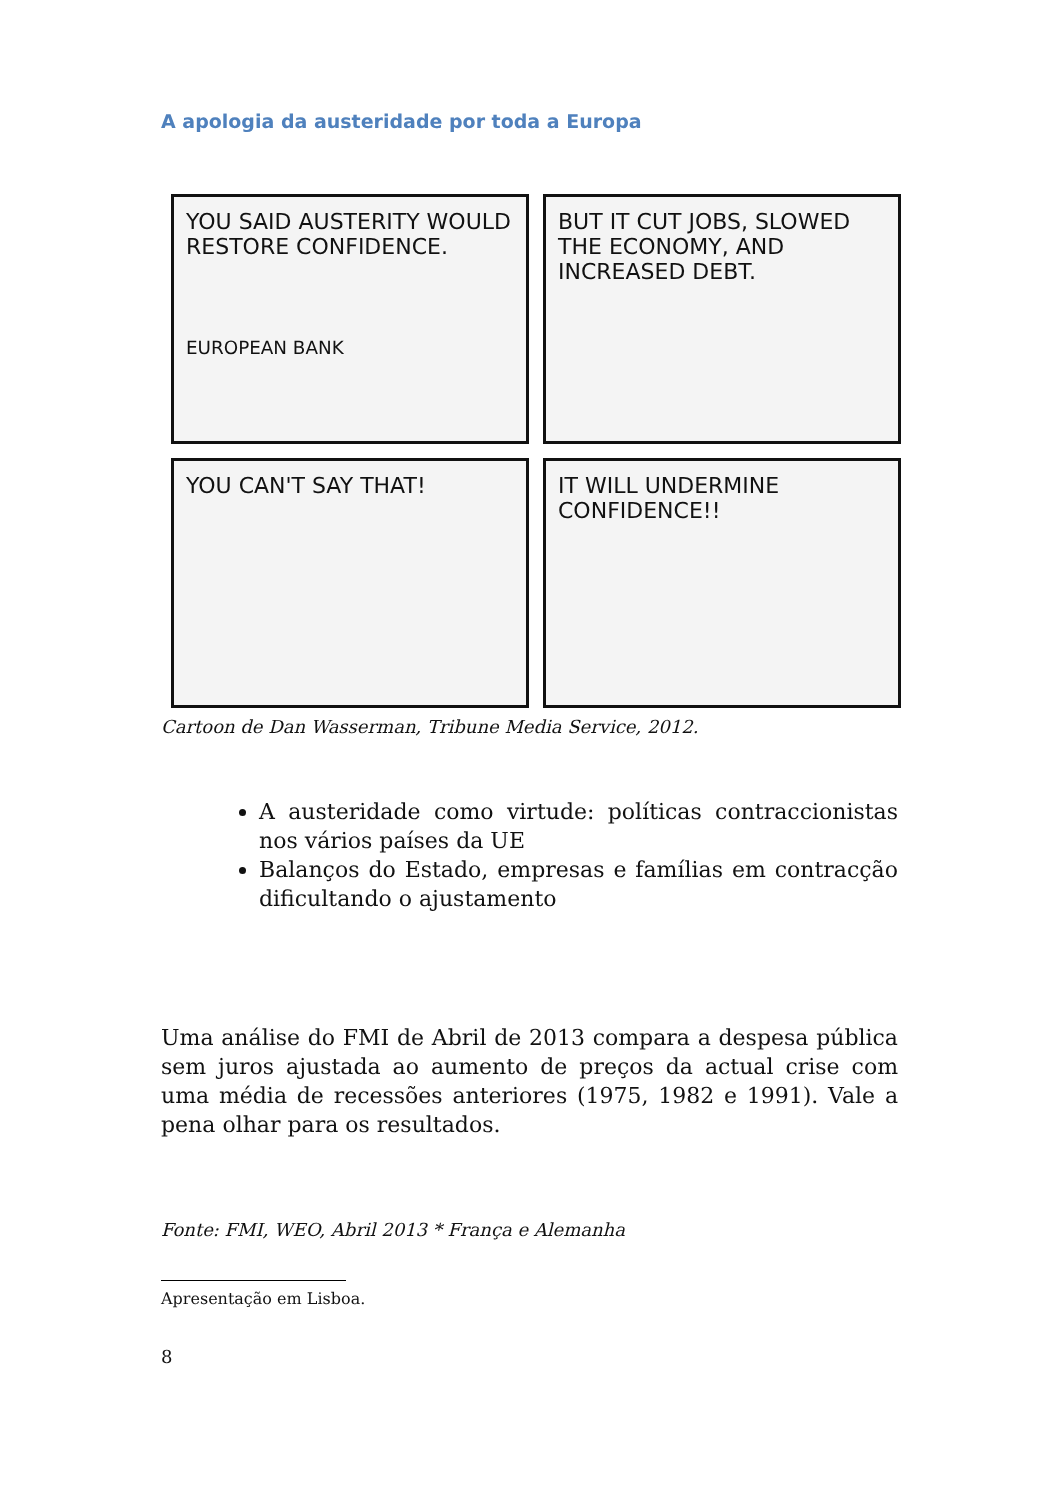A apologia da austeridade por toda a Europa
YOU SAID AUSTERITY WOULD RESTORE CONFIDENCE.
EUROPEAN BANK
BUT IT CUT JOBS, SLOWED THE ECONOMY, AND INCREASED DEBT.
YOU CAN'T SAY THAT!
IT WILL UNDERMINE CONFIDENCE!!
Cartoon de Dan Wasserman, Tribune Media Service, 2012.
A austeridade como virtude: políticas contraccionistas nos vários países da UE
Balanços do Estado, empresas e famílias em contracção dificultando o ajustamento
Uma análise do FMI de Abril de 2013 compara a despesa pública sem juros ajustada ao aumento de preços da actual crise com uma média de recessões anteriores (1975, 1982 e 1991). Vale a pena olhar para os resultados.
Fonte: FMI, WEO, Abril 2013 * França e Alemanha
Apresentação em Lisboa.
8